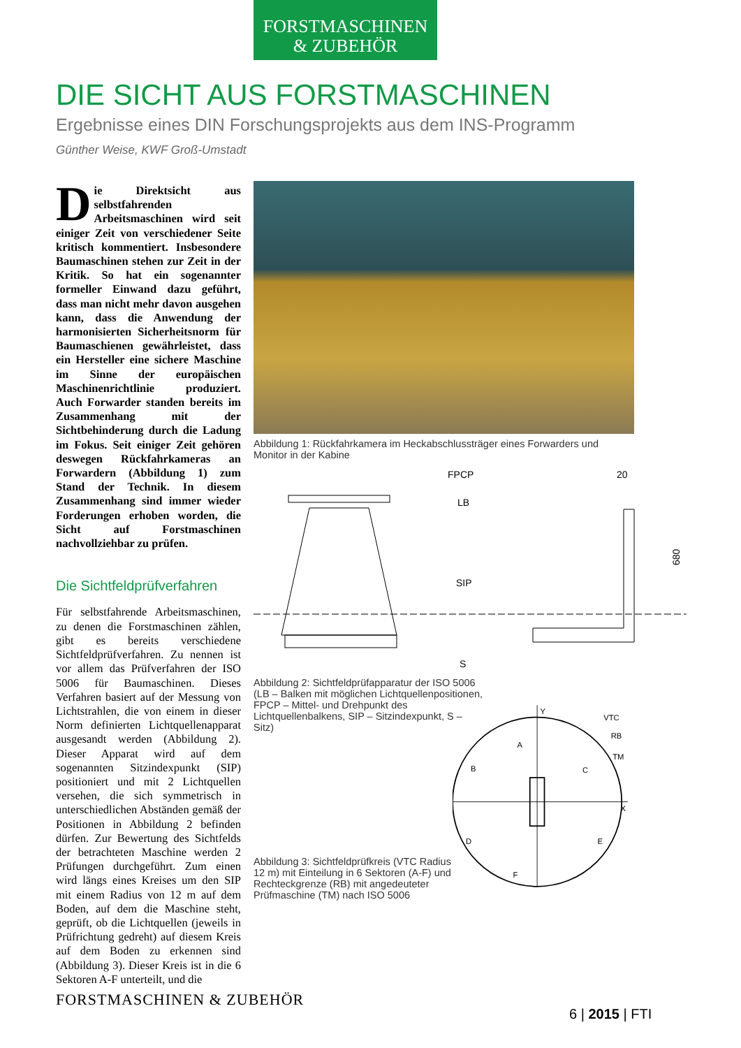FORSTMASCHINEN
& ZUBEHÖR
DIE SICHT AUS FORSTMASCHINEN
Ergebnisse eines DIN Forschungsprojekts aus dem INS-Programm
Günther Weise, KWF Groß-Umstadt
Die Direktsicht aus selbstfahrenden Arbeitsmaschinen wird seit einiger Zeit von verschiedener Seite kritisch kommentiert. Insbesondere Baumaschinen stehen zur Zeit in der Kritik. So hat ein sogenannter formeller Einwand dazu geführt, dass man nicht mehr davon ausgehen kann, dass die Anwendung der harmonisierten Sicherheitsnorm für Baumaschienen gewährleistet, dass ein Hersteller eine sichere Maschine im Sinne der europäischen Maschinenrichtlinie produziert. Auch Forwarder standen bereits im Zusammenhang mit der Sichtbehinderung durch die Ladung im Fokus. Seit einiger Zeit gehören deswegen Rückfahrkameras an Forwardern (Abbildung 1) zum Stand der Technik. In diesem Zusammenhang sind immer wieder Forderungen erhoben worden, die Sicht auf Forstmaschinen nachvollziehbar zu prüfen.
Die Sichtfeldprüfverfahren
Für selbstfahrende Arbeitsmaschinen, zu denen die Forstmaschinen zählen, gibt es bereits verschiedene Sichtfeldprüfverfahren. Zu nennen ist vor allem das Prüfverfahren der ISO 5006 für Baumaschinen. Dieses Verfahren basiert auf der Messung von Lichtstrahlen, die von einem in dieser Norm definierten Lichtquellenapparat ausgesandt werden (Abbildung 2). Dieser Apparat wird auf dem sogenannten Sitzindexpunkt (SIP) positioniert und mit 2 Lichtquellen versehen, die sich symmetrisch in unterschiedlichen Abständen gemäß der Positionen in Abbildung 2 befinden dürfen. Zur Bewertung des Sichtfelds der betrachteten Maschine werden 2 Prüfungen durchgeführt. Zum einen wird längs eines Kreises um den SIP mit einem Radius von 12 m auf dem Boden, auf dem die Maschine steht, geprüft, ob die Lichtquellen (jeweils in Prüfrichtung gedreht) auf diesem Kreis auf dem Boden zu erkennen sind (Abbildung 3). Dieser Kreis ist in die 6 Sektoren A-F unterteilt, und die
Abbildung 1: Rückfahrkamera im Heckabschlussträger eines Forwarders und Monitor in der Kabine
FPCP
LB
SIP
S
20
680
Abbildung 2: Sichtfeldprüfapparatur der ISO 5006 (LB – Balken mit möglichen Lichtquellenpositionen, FPCP – Mittel- und Drehpunkt des Lichtquellenbalkens, SIP – Sitzindexpunkt, S – Sitz)
Abbildung 3: Sichtfeldprüfkreis (VTC Radius 12 m) mit Einteilung in 6 Sektoren (A-F) und Rechteckgrenze (RB) mit angedeuteter Prüfmaschine (TM) nach ISO 5006
A
B
C
D
E
F
VTC
RB
TM
X
Y
FORSTMASCHINEN & ZUBEHÖR
6 | 2015 | FTI